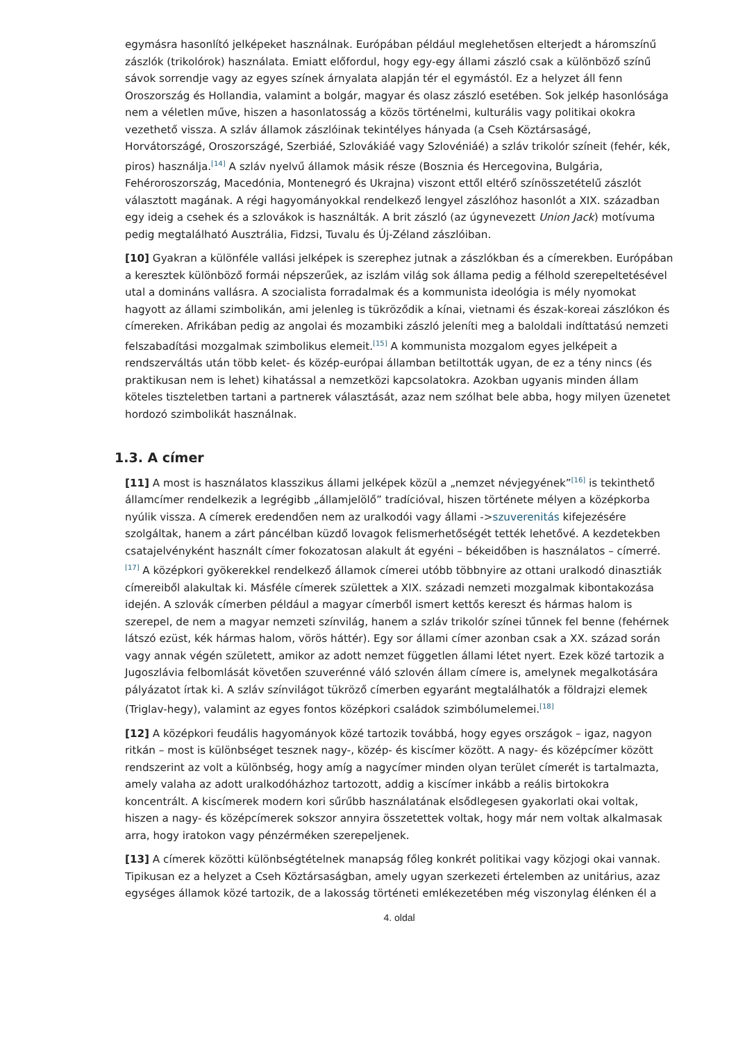egymásra hasonlító jelképeket használnak. Európában például meglehetősen elterjedt a háromszínű zászlók (trikolórok) használata. Emiatt előfordul, hogy egy-egy állami zászló csak a különböző színű sávok sorrendje vagy az egyes színek árnyalata alapján tér el egymástól. Ez a helyzet áll fenn Oroszország és Hollandia, valamint a bolgár, magyar és olasz zászló esetében. Sok jelkép hasonlósága nem a véletlen műve, hiszen a hasonlatosság a közös történelmi, kulturális vagy politikai okokra vezethető vissza. A szláv államok zászlóinak tekintélyes hányada (a Cseh Köztársaságé, Horvátországé, Oroszországé, Szerbiáé, Szlovákiáé vagy Szlovéniáé) a szláv trikolór színeit (fehér, kék, piros) használja.<sup>[14]</sup> A szláv nyelvű államok másik része (Bosznia és Hercegovina, Bulgária, Fehéroroszország, Macedónia, Montenegró és Ukrajna) viszont ettől eltérő színösszetételű zászlót választott magának. A régi hagyományokkal rendelkező lengyel zászlóhoz hasonlót a XIX. században egy ideig a csehek és a szlovákok is használták. A brit zászló (az úgynevezett Union Jack) motívuma pedig megtalálható Ausztrália, Fidzsi, Tuvalu és Új-Zéland zászlóiban.
[10] Gyakran a különféle vallási jelképek is szerephez jutnak a zászlókban és a címerekben. Európában a keresztek különböző formái népszerűek, az iszlám világ sok állama pedig a félhold szerepeltetésével utal a domináns vallásra. A szocialista forradalmak és a kommunista ideológia is mély nyomokat hagyott az állami szimbolikán, ami jelenleg is tükröződik a kínai, vietnami és észak-koreai zászlókon és címereken. Afrikában pedig az angolai és mozambiki zászló jeleníti meg a baloldali indíttatású nemzeti felszabadítási mozgalmak szimbolikus elemeit.<sup>[15]</sup> A kommunista mozgalom egyes jelképeit a rendszerváltás után több kelet- és közép-európai államban betiltották ugyan, de ez a tény nincs (és praktikusan nem is lehet) kihatással a nemzetközi kapcsolatokra. Azokban ugyanis minden állam köteles tiszteletben tartani a partnerek választását, azaz nem szólhat bele abba, hogy milyen üzenetet hordozó szimbolikát használnak.
1.3. A címer
[11] A most is használatos klasszikus állami jelképek közül a „nemzet névjegyének”<sup>[16]</sup> is tekinthető államcímer rendelkezik a legrégibb „államjelölő” tradícióval, hiszen története mélyen a középkorba nyúlik vissza. A címerek eredendően nem az uralkodói vagy állami ->szuverenitás kifejezésére szolgáltak, hanem a zárt páncélban küzdő lovagok felismerhetőségét tették lehetővé. A kezdetekben csatajelvényként használt címer fokozatosan alakult át egyéni – békeidőben is használatos – címerré.<sup>[17]</sup> A középkori gyökerekkel rendelkező államok címerei utóbb többnyire az ottani uralkodó dinasztiák címereiből alakultak ki. Másféle címerek születtek a XIX. századi nemzeti mozgalmak kibontakozása idején. A szlovák címerben például a magyar címerből ismert kettős kereszt és hármas halom is szerepel, de nem a magyar nemzeti színvilág, hanem a szláv trikolór színei tűnnek fel benne (fehérnek látszó ezüst, kék hármas halom, vörös háttér). Egy sor állami címer azonban csak a XX. század során vagy annak végén született, amikor az adott nemzet független állami létet nyert. Ezek közé tartozik a Jugoszlávia felbomlását követően szuverénné váló szlovén állam címere is, amelynek megalkotására pályázatot írtak ki. A szláv színvilágot tükröző címerben egyaránt megtalálhatók a földrajzi elemek (Triglav-hegy), valamint az egyes fontos középkori családok szimbólumelemei.<sup>[18]</sup>
[12] A középkori feudális hagyományok közé tartozik továbbá, hogy egyes országok – igaz, nagyon ritkán – most is különbséget tesznek nagy-, közép- és kiscímer között. A nagy- és középcímer között rendszerint az volt a különbség, hogy amíg a nagycímer minden olyan terület címerét is tartalmazta, amely valaha az adott uralkodóházhoz tartozott, addig a kiscímer inkább a reális birtokokra koncentrált. A kiscímerek modern kori sűrűbb használatának elsődlegesen gyakorlati okai voltak, hiszen a nagy- és középcímerek sokszor annyira összetettek voltak, hogy már nem voltak alkalmasak arra, hogy iratokon vagy pénzérméken szerepeljenek.
[13] A címerek közötti különbségtételnek manapság főleg konkrét politikai vagy közjogi okai vannak. Tipikusan ez a helyzet a Cseh Köztársaságban, amely ugyan szerkezeti értelemben az unitárius, azaz egységes államok közé tartozik, de a lakosság történeti emlékezetében még viszonylag élénken él a
4. oldal